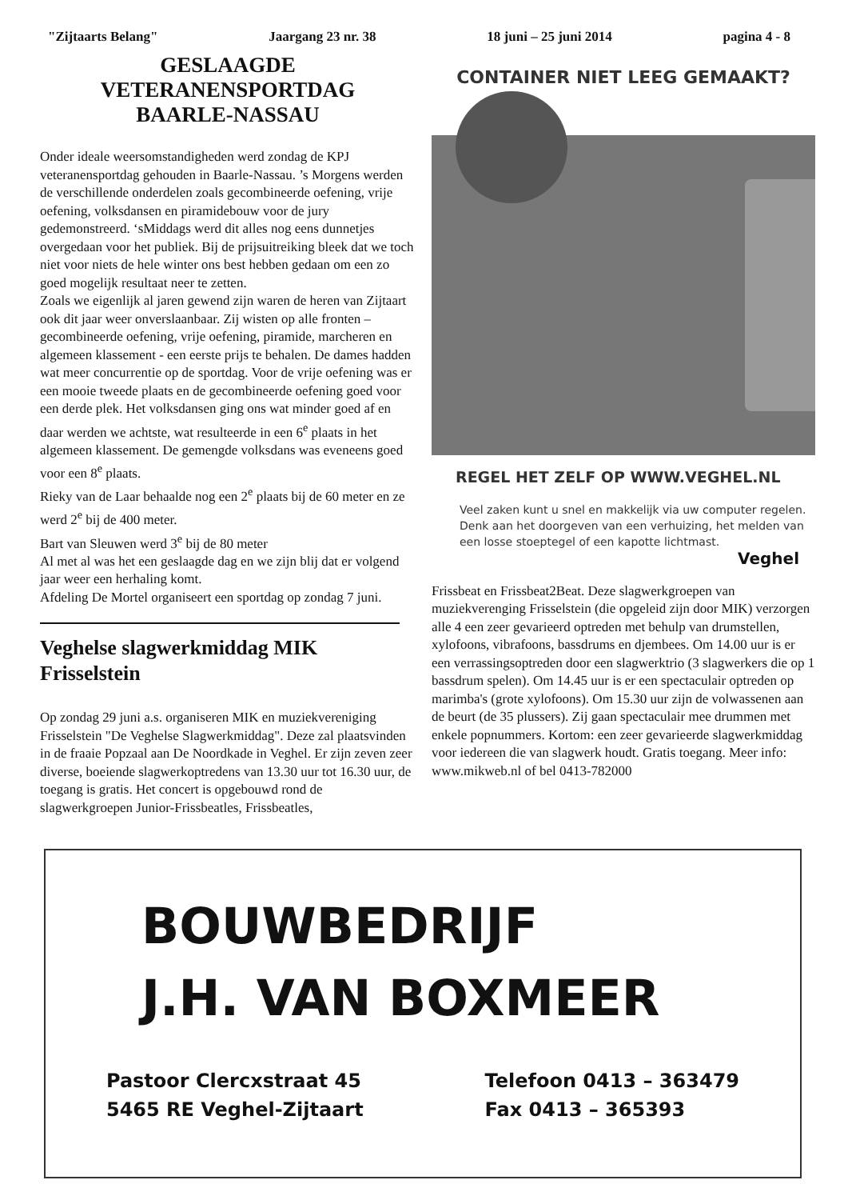"Zijtaarts Belang" Jaargang 23 nr. 38 18 juni – 25 juni 2014 pagina 4 - 8
GESLAAGDE
VETERANENSPORTDAG
BAARLE-NASSAU
Onder ideale weersomstandigheden werd zondag de KPJ veteranensportdag gehouden in Baarle-Nassau. ’s Morgens werden de verschillende onderdelen zoals gecombineerde oefening, vrije oefening, volksdansen en piramidebouw voor de jury gedemonstreerd. ‘sMiddags werd dit alles nog eens dunnetjes overgedaan voor het publiek. Bij de prijsuitreiking bleek dat we toch niet voor niets de hele winter ons best hebben gedaan om een zo goed mogelijk resultaat neer te zetten.
Zoals we eigenlijk al jaren gewend zijn waren de heren van Zijtaart ook dit jaar weer onverslaanbaar. Zij wisten op alle fronten – gecombineerde oefening, vrije oefening, piramide, marcheren en algemeen klassement - een eerste prijs te behalen. De dames hadden wat meer concurrentie op de sportdag. Voor de vrije oefening was er een mooie tweede plaats en de gecombineerde oefening goed voor een derde plek. Het volksdansen ging ons wat minder goed af en daar werden we achtste, wat resulteerde in een 6<sup>e</sup> plaats in het algemeen klassement. De gemengde volksdans was eveneens goed voor een 8<sup>e</sup> plaats.
Rieky van de Laar behaalde nog een 2<sup>e</sup> plaats bij de 60 meter en ze werd 2<sup>e</sup> bij de 400 meter.
Bart van Sleuwen werd 3<sup>e</sup> bij de 80 meter
Al met al was het een geslaagde dag en we zijn blij dat er volgend jaar weer een herhaling komt.
Afdeling De Mortel organiseert een sportdag op zondag 7 juni.
Veghelse slagwerkmiddag MIK Frisselstein
Op zondag 29 juni a.s. organiseren MIK en muziekvereniging Frisselstein "De Veghelse Slagwerkmiddag". Deze zal plaatsvinden in de fraaie Popzaal aan De Noordkade in Veghel. Er zijn zeven zeer diverse, boeiende slagwerkoptredens van 13.30 uur tot 16.30 uur, de toegang is gratis. Het concert is opgebouwd rond de slagwerkgroepen Junior-Frissbeatles, Frissbeatles,
CONTAINER NIET LEEG GEMAAKT?
REGEL HET ZELF OP WWW.VEGHEL.NL
Veel zaken kunt u snel en makkelijk via uw computer regelen. Denk aan het doorgeven van een verhuizing, het melden van een losse stoeptegel of een kapotte lichtmast.
Veghel
Frissbeat en Frissbeat2Beat. Deze slagwerkgroepen van muziekverenging Frisselstein (die opgeleid zijn door MIK) verzorgen alle 4 een zeer gevarieerd optreden met behulp van drumstellen, xylofoons, vibrafoons, bassdrums en djembees. Om 14.00 uur is er een verrassingsoptreden door een slagwerktrio (3 slagwerkers die op 1 bassdrum spelen). Om 14.45 uur is er een spectaculair optreden op marimba's (grote xylofoons). Om 15.30 uur zijn de volwassenen aan de beurt (de 35 plussers). Zij gaan spectaculair mee drummen met enkele popnummers. Kortom: een zeer gevarieerde slagwerkmiddag voor iedereen die van slagwerk houdt. Gratis toegang. Meer info: www.mikweb.nl of bel 0413-782000
BOUWBEDRIJF
J.H. VAN BOXMEER
Pastoor Clercxstraat 45
5465 RE Veghel-Zijtaart
Telefoon 0413 – 363479
Fax 0413 – 365393